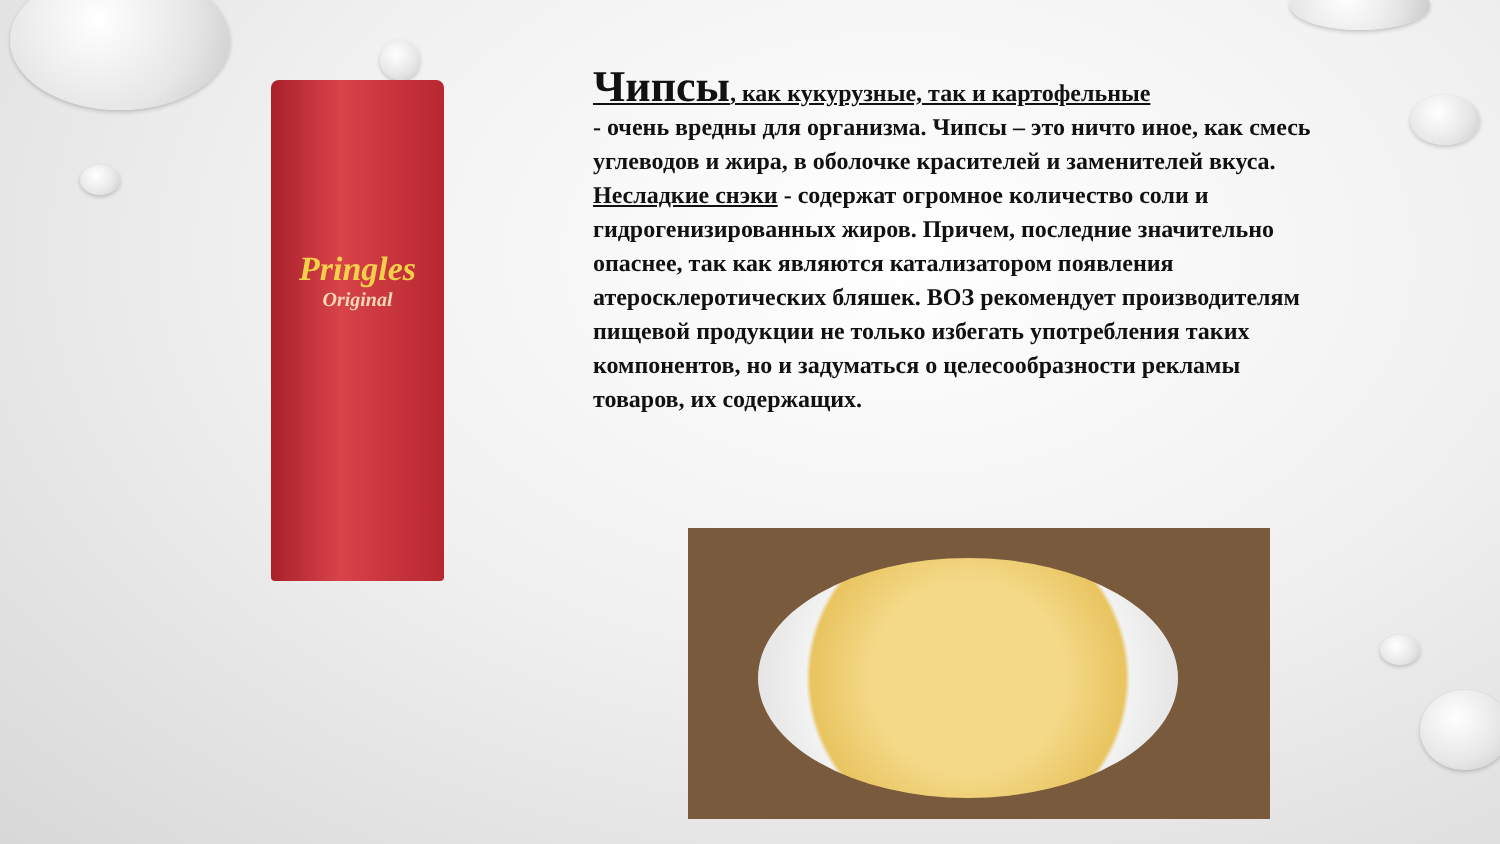Pringles
Original
Чипсы
, как кукурузные, так и картофельные
- очень вредны для организма. Чипсы – это ничто иное, как смесь углеводов и жира, в оболочке красителей и заменителей вкуса.
Несладкие снэки - содержат огромное количество соли и гидрогенизированных жиров. Причем, последние значительно опаснее, так как являются катализатором появления атеросклеротических бляшек. ВОЗ рекомендует производителям пищевой продукции не только избегать употребления таких компонентов, но и задуматься о целесообразности рекламы товаров, их содержащих.